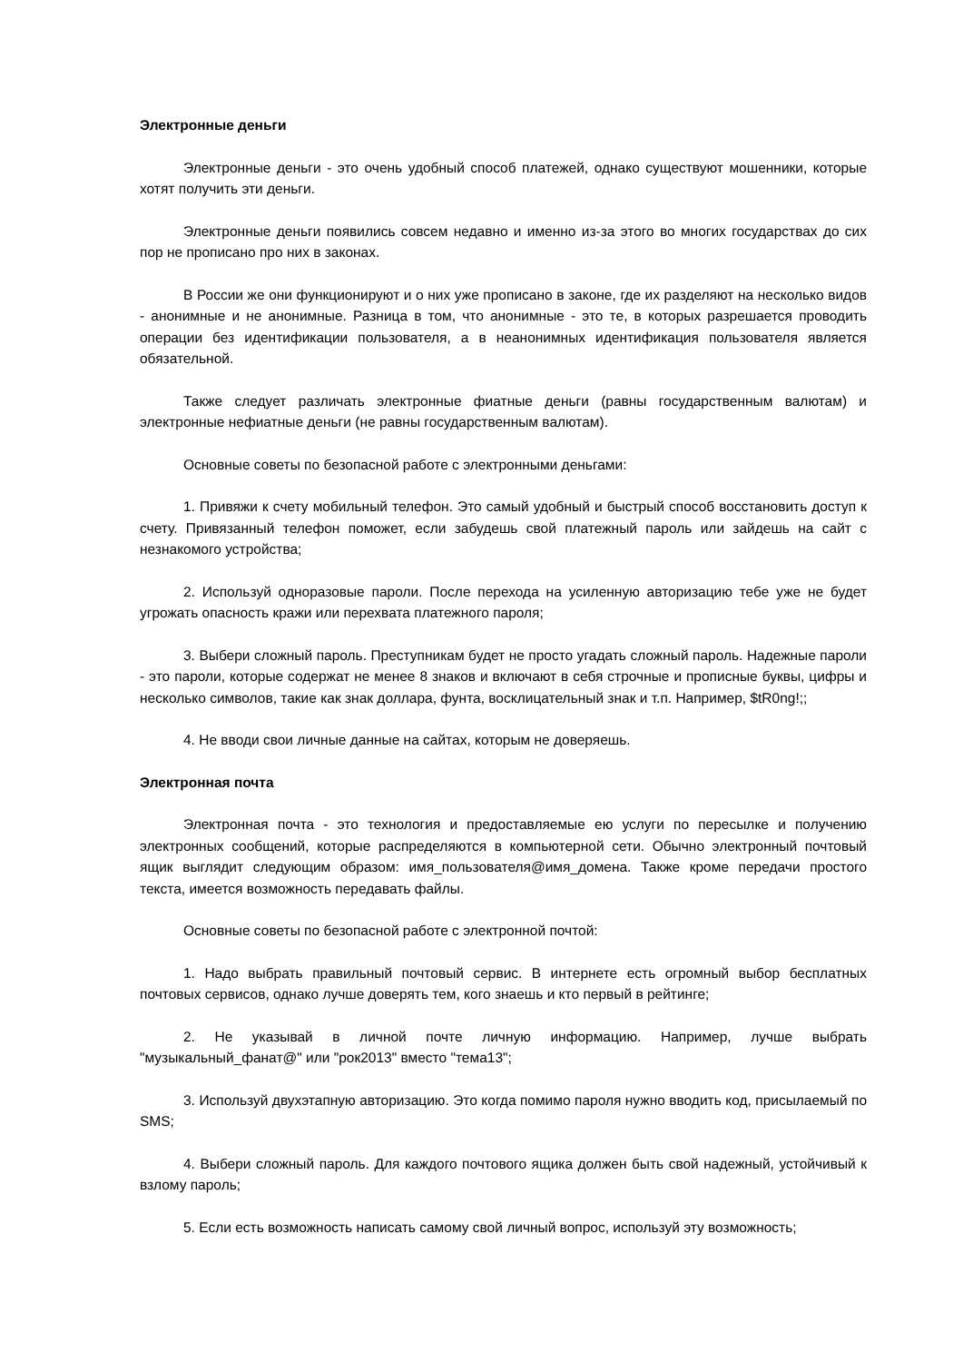Электронные деньги
Электронные деньги - это очень удобный способ платежей, однако существуют мошенники, которые хотят получить эти деньги.
Электронные деньги появились совсем недавно и именно из-за этого во многих государствах до сих пор не прописано про них в законах.
В России же они функционируют и о них уже прописано в законе, где их разделяют на несколько видов - анонимные и не анонимные. Разница в том, что анонимные - это те, в которых разрешается проводить операции без идентификации пользователя, а в неанонимных идентификация пользователя является обязательной.
Также следует различать электронные фиатные деньги (равны государственным валютам) и электронные нефиатные деньги (не равны государственным валютам).
Основные советы по безопасной работе с электронными деньгами:
1. Привяжи к счету мобильный телефон. Это самый удобный и быстрый способ восстановить доступ к счету. Привязанный телефон поможет, если забудешь свой платежный пароль или зайдешь на сайт с незнакомого устройства;
2. Используй одноразовые пароли. После перехода на усиленную авторизацию тебе уже не будет угрожать опасность кражи или перехвата платежного пароля;
3. Выбери сложный пароль. Преступникам будет не просто угадать сложный пароль. Надежные пароли - это пароли, которые содержат не менее 8 знаков и включают в себя строчные и прописные буквы, цифры и несколько символов, такие как знак доллара, фунта, восклицательный знак и т.п. Например, $tR0ng!;;
4. Не вводи свои личные данные на сайтах, которым не доверяешь.
Электронная почта
Электронная почта - это технология и предоставляемые ею услуги по пересылке и получению электронных сообщений, которые распределяются в компьютерной сети. Обычно электронный почтовый ящик выглядит следующим образом: имя_пользователя@имя_домена. Также кроме передачи простого текста, имеется возможность передавать файлы.
Основные советы по безопасной работе с электронной почтой:
1. Надо выбрать правильный почтовый сервис. В интернете есть огромный выбор бесплатных почтовых сервисов, однако лучше доверять тем, кого знаешь и кто первый в рейтинге;
2. Не указывай в личной почте личную информацию. Например, лучше выбрать "музыкальный_фанат@" или "рок2013" вместо "тема13";
3. Используй двухэтапную авторизацию. Это когда помимо пароля нужно вводить код, присылаемый по SMS;
4. Выбери сложный пароль. Для каждого почтового ящика должен быть свой надежный, устойчивый к взлому пароль;
5. Если есть возможность написать самому свой личный вопрос, используй эту возможность;